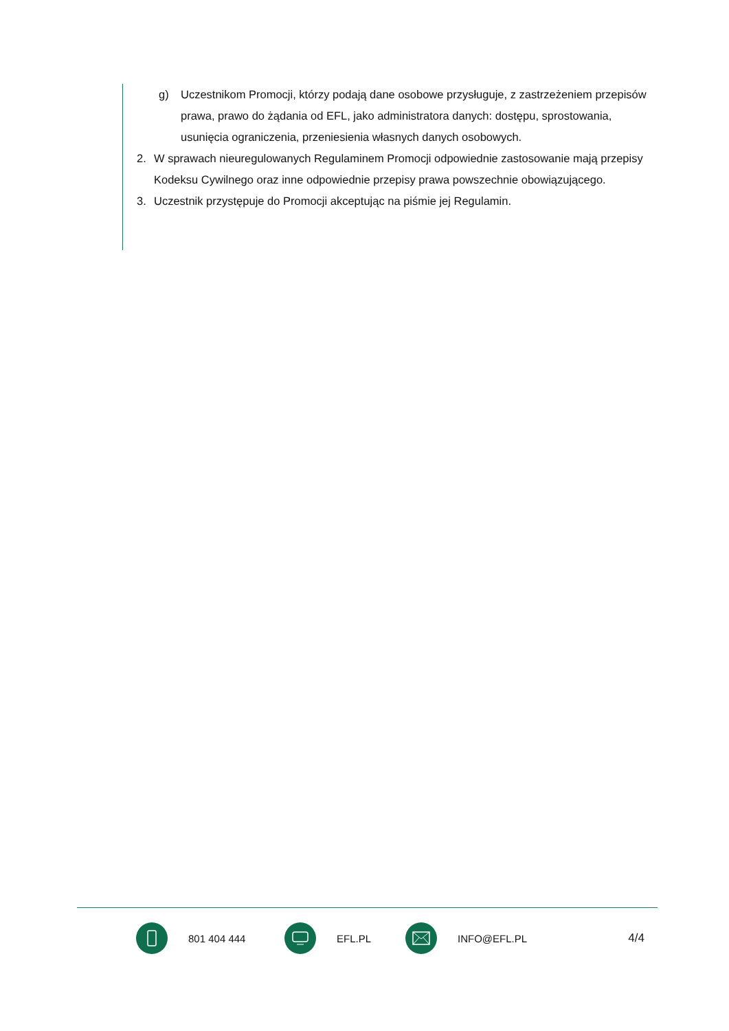g) Uczestnikom Promocji, którzy podają dane osobowe przysługuje, z zastrzeżeniem przepisów prawa, prawo do żądania od EFL, jako administratora danych: dostępu, sprostowania, usunięcia ograniczenia, przeniesienia własnych danych osobowych.
2. W sprawach nieuregulowanych Regulaminem Promocji odpowiednie zastosowanie mają przepisy Kodeksu Cywilnego oraz inne odpowiednie przepisy prawa powszechnie obowiązującego.
3. Uczestnik przystępuje do Promocji akceptując na piśmie jej Regulamin.
801 404 444 EFL.PL INFO@EFL.PL 4/4